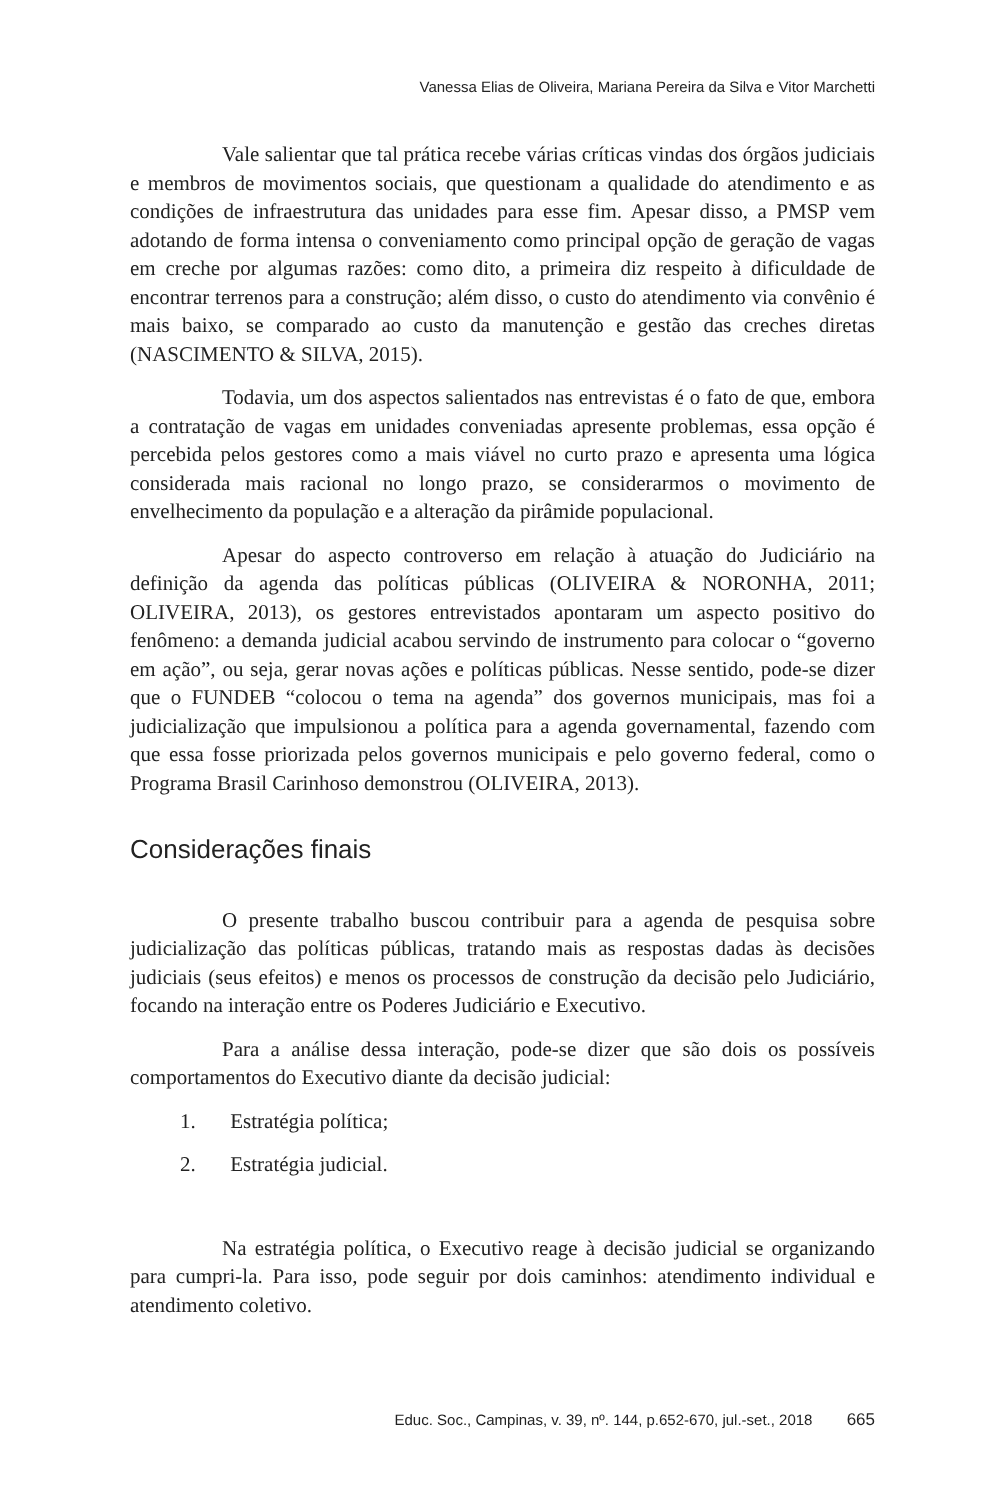Vanessa Elias de Oliveira, Mariana Pereira da Silva e Vitor Marchetti
Vale salientar que tal prática recebe várias críticas vindas dos órgãos judiciais e membros de movimentos sociais, que questionam a qualidade do atendimento e as condições de infraestrutura das unidades para esse fim. Apesar disso, a PMSP vem adotando de forma intensa o conveniamento como principal opção de geração de vagas em creche por algumas razões: como dito, a primeira diz respeito à dificuldade de encontrar terrenos para a construção; além disso, o custo do atendimento via convênio é mais baixo, se comparado ao custo da manutenção e gestão das creches diretas (NASCIMENTO & SILVA, 2015).
Todavia, um dos aspectos salientados nas entrevistas é o fato de que, embora a contratação de vagas em unidades conveniadas apresente problemas, essa opção é percebida pelos gestores como a mais viável no curto prazo e apresenta uma lógica considerada mais racional no longo prazo, se considerarmos o movimento de envelhecimento da população e a alteração da pirâmide populacional.
Apesar do aspecto controverso em relação à atuação do Judiciário na definição da agenda das políticas públicas (OLIVEIRA & NORONHA, 2011; OLIVEIRA, 2013), os gestores entrevistados apontaram um aspecto positivo do fenômeno: a demanda judicial acabou servindo de instrumento para colocar o “governo em ação”, ou seja, gerar novas ações e políticas públicas. Nesse sentido, pode-se dizer que o FUNDEB “colocou o tema na agenda” dos governos municipais, mas foi a judicialização que impulsionou a política para a agenda governamental, fazendo com que essa fosse priorizada pelos governos municipais e pelo governo federal, como o Programa Brasil Carinhoso demonstrou (OLIVEIRA, 2013).
Considerações finais
O presente trabalho buscou contribuir para a agenda de pesquisa sobre judicialização das políticas públicas, tratando mais as respostas dadas às decisões judiciais (seus efeitos) e menos os processos de construção da decisão pelo Judiciário, focando na interação entre os Poderes Judiciário e Executivo.
Para a análise dessa interação, pode-se dizer que são dois os possíveis comportamentos do Executivo diante da decisão judicial:
1. Estratégia política;
2. Estratégia judicial.
Na estratégia política, o Executivo reage à decisão judicial se organizando para cumpri-la. Para isso, pode seguir por dois caminhos: atendimento individual e atendimento coletivo.
Educ. Soc., Campinas, v. 39, nº. 144, p.652-670, jul.-set., 2018 665